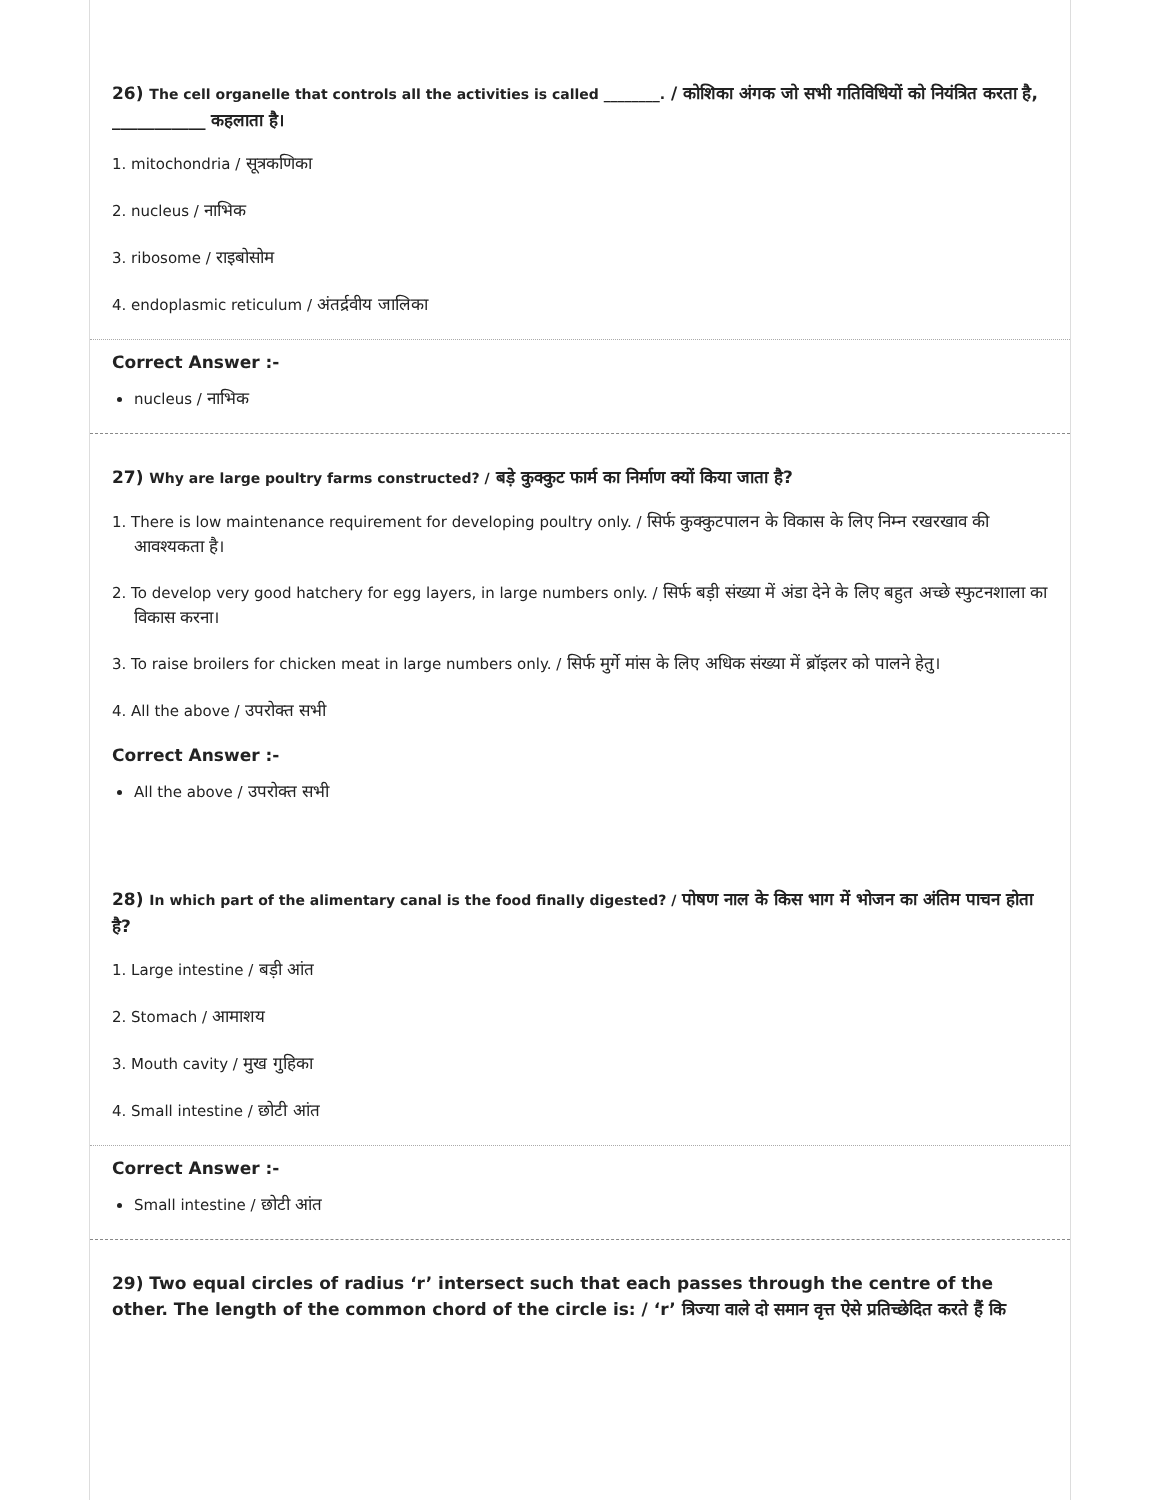26) The cell organelle that controls all the activities is called ________. / कोशिका अंगक जो सभी गतिविधियों को नियंत्रित करता है, ___________ कहलाता है।
1. mitochondria / सूत्रकणिका
2. nucleus / नाभिक
3. ribosome / राइबोसोम
4. endoplasmic reticulum / अंतर्द्रवीय जालिका
Correct Answer :-
nucleus / नाभिक
27) Why are large poultry farms constructed? / बड़े कुक्कुट फार्म का निर्माण क्यों किया जाता है?
1. There is low maintenance requirement for developing poultry only. / सिर्फ कुक्कुटपालन के विकास के लिए निम्न रखरखाव की आवश्यकता है।
2. To develop very good hatchery for egg layers, in large numbers only. / सिर्फ बड़ी संख्या में अंडा देने के लिए बहुत अच्छे स्फुटनशाला का विकास करना।
3. To raise broilers for chicken meat in large numbers only. / सिर्फ मुर्गे मांस के लिए अधिक संख्या में ब्रॉइलर को पालने हेतु।
4. All the above / उपरोक्त सभी
Correct Answer :-
All the above / उपरोक्त सभी
28) In which part of the alimentary canal is the food finally digested? / पोषण नाल के किस भाग में भोजन का अंतिम पाचन होता है?
1. Large intestine / बड़ी आंत
2. Stomach / आमाशय
3. Mouth cavity / मुख गुहिका
4. Small intestine / छोटी आंत
Correct Answer :-
Small intestine / छोटी आंत
29) Two equal circles of radius ‘r’ intersect such that each passes through the centre of the other. The length of the common chord of the circle is: / ‘r’ त्रिज्या वाले दो समान वृत्त ऐसे प्रतिच्छेदित करते हैं कि